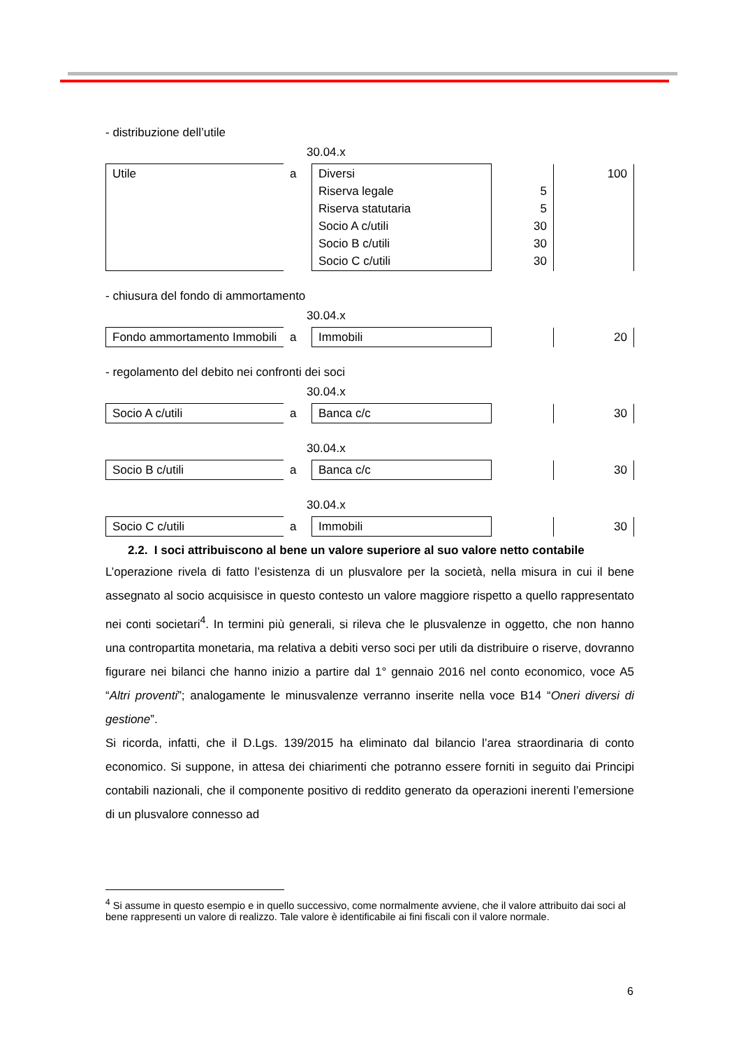- distribuzione dell’utile
30.04.x
| Utile | a | Diversi Riserva legale Riserva statutaria Socio A c/utili Socio B c/utili Socio C c/utili | 5 5 30 30 30 | 100 |
- chiusura del fondo di ammortamento
30.04.x
| Fondo ammortamento Immobili | a | Immobili | | 20 |
- regolamento del debito nei confronti dei soci
30.04.x
| Socio A c/utili | a | Banca c/c | | 30 |
30.04.x
| Socio B c/utili | a | Banca c/c | | 30 |
30.04.x
| Socio C c/utili | a | Immobili | | 30 |
2.2. I soci attribuiscono al bene un valore superiore al suo valore netto contabile
L’operazione rivela di fatto l’esistenza di un plusvalore per la società, nella misura in cui il bene assegnato al socio acquisisce in questo contesto un valore maggiore rispetto a quello rappresentato nei conti societari<sup>4</sup>. In termini più generali, si rileva che le plusvalenze in oggetto, che non hanno una contropartita monetaria, ma relativa a debiti verso soci per utili da distribuire o riserve, dovranno figurare nei bilanci che hanno inizio a partire dal 1° gennaio 2016 nel conto economico, voce A5 “Altri proventi”; analogamente le minusvalenze verranno inserite nella voce B14 “Oneri diversi di gestione”.
Si ricorda, infatti, che il D.Lgs. 139/2015 ha eliminato dal bilancio l’area straordinaria di conto economico. Si suppone, in attesa dei chiarimenti che potranno essere forniti in seguito dai Principi contabili nazionali, che il componente positivo di reddito generato da operazioni inerenti l’emersione di un plusvalore connesso ad
<sup>4</sup> Si assume in questo esempio e in quello successivo, come normalmente avviene, che il valore attribuito dai soci al bene rappresenti un valore di realizzo. Tale valore è identificabile ai fini fiscali con il valore normale.
6